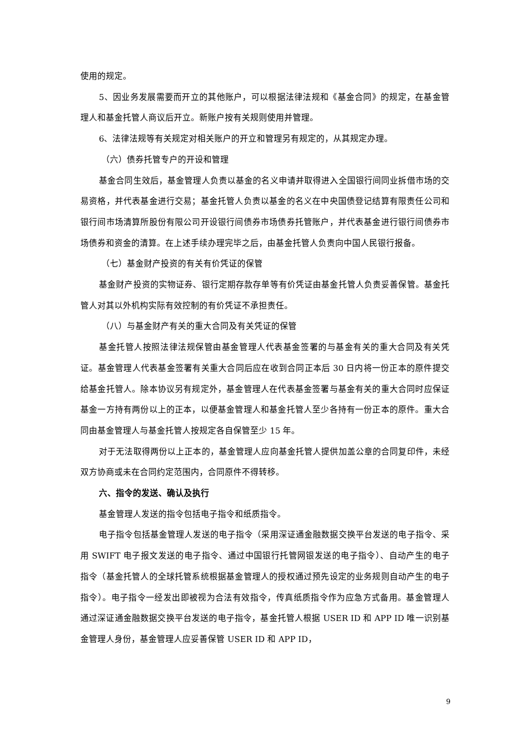使用的规定。
5、因业务发展需要而开立的其他账户，可以根据法律法规和《基金合同》的规定，在基金管理人和基金托管人商议后开立。新账户按有关规则使用并管理。
6、法律法规等有关规定对相关账户的开立和管理另有规定的，从其规定办理。
（六）债券托管专户的开设和管理
基金合同生效后，基金管理人负责以基金的名义申请并取得进入全国银行间同业拆借市场的交易资格，并代表基金进行交易；基金托管人负责以基金的名义在中央国债登记结算有限责任公司和银行间市场清算所股份有限公司开设银行间债券市场债券托管账户，并代表基金进行银行间债券市场债券和资金的清算。在上述手续办理完毕之后，由基金托管人负责向中国人民银行报备。
（七）基金财产投资的有关有价凭证的保管
基金财产投资的实物证券、银行定期存款存单等有价凭证由基金托管人负责妥善保管。基金托管人对其以外机构实际有效控制的有价凭证不承担责任。
（八）与基金财产有关的重大合同及有关凭证的保管
基金托管人按照法律法规保管由基金管理人代表基金签署的与基金有关的重大合同及有关凭证。基金管理人代表基金签署有关重大合同后应在收到合同正本后 30 日内将一份正本的原件提交给基金托管人。除本协议另有规定外，基金管理人在代表基金签署与基金有关的重大合同时应保证基金一方持有两份以上的正本，以便基金管理人和基金托管人至少各持有一份正本的原件。重大合同由基金管理人与基金托管人按规定各自保管至少 15 年。
对于无法取得两份以上正本的，基金管理人应向基金托管人提供加盖公章的合同复印件，未经双方协商或未在合同约定范围内，合同原件不得转移。
六、指令的发送、确认及执行
基金管理人发送的指令包括电子指令和纸质指令。
电子指令包括基金管理人发送的电子指令（采用深证通金融数据交换平台发送的电子指令、采用 SWIFT 电子报文发送的电子指令、通过中国银行托管网银发送的电子指令）、自动产生的电子指令（基金托管人的全球托管系统根据基金管理人的授权通过预先设定的业务规则自动产生的电子指令）。电子指令一经发出即被视为合法有效指令，传真纸质指令作为应急方式备用。基金管理人通过深证通金融数据交换平台发送的电子指令，基金托管人根据 USER ID 和 APP ID 唯一识别基金管理人身份，基金管理人应妥善保管 USER ID 和 APP ID，
9